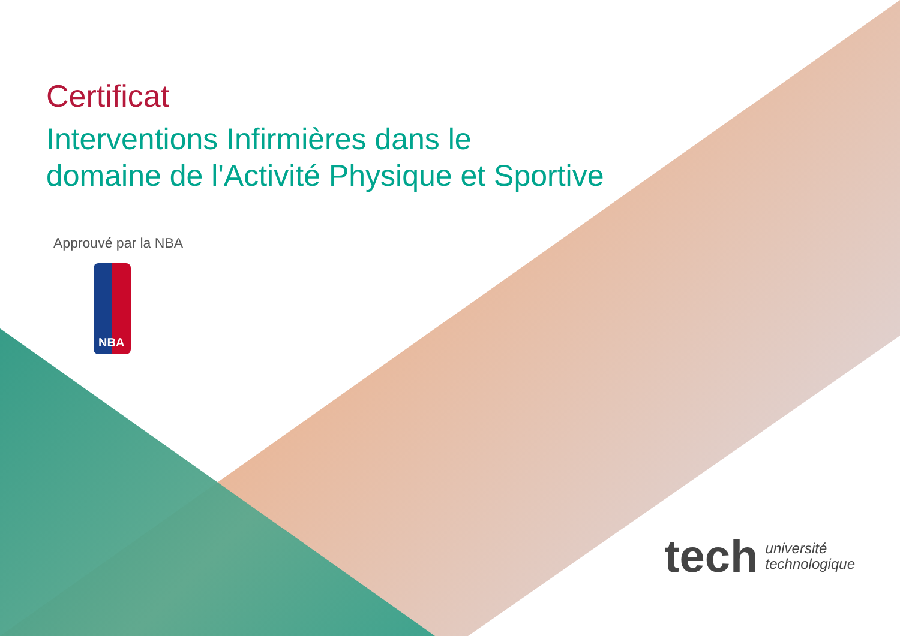Certificat
Interventions Infirmières dans le
domaine de l'Activité Physique et Sportive
Approuvé par la NBA
NBA
tech université
technologique